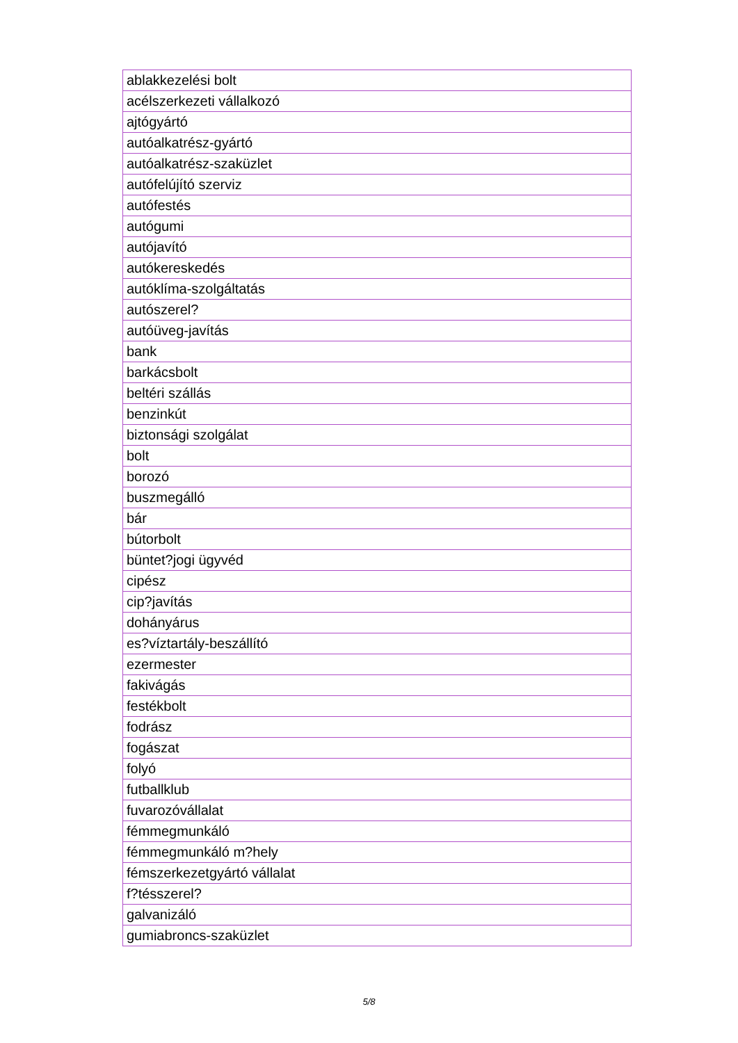| ablakkezelési bolt |
| acélszerkezeti vállalkozó |
| ajtógyártó |
| autóalkatrész-gyártó |
| autóalkatrész-szaküzlet |
| autófelújító szerviz |
| autófestés |
| autógumi |
| autójavító |
| autókereskedés |
| autóklíma-szolgáltatás |
| autószerel? |
| autóüveg-javítás |
| bank |
| barkácsbolt |
| beltéri szállás |
| benzinkút |
| biztonsági szolgálat |
| bolt |
| borozó |
| buszmegálló |
| bár |
| bútorbolt |
| büntet?jogi ügyvéd |
| cipész |
| cip?javítás |
| dohányárus |
| es?víztartály-beszállító |
| ezermester |
| fakivágás |
| festékbolt |
| fodrász |
| fogászat |
| folyó |
| futballklub |
| fuvarozóvállalat |
| fémmegmunkáló |
| fémmegmunkáló m?hely |
| fémszerkezetgyártó vállalat |
| f?tésszerel? |
| galvanizáló |
| gumiabroncs-szaküzlet |
5/8